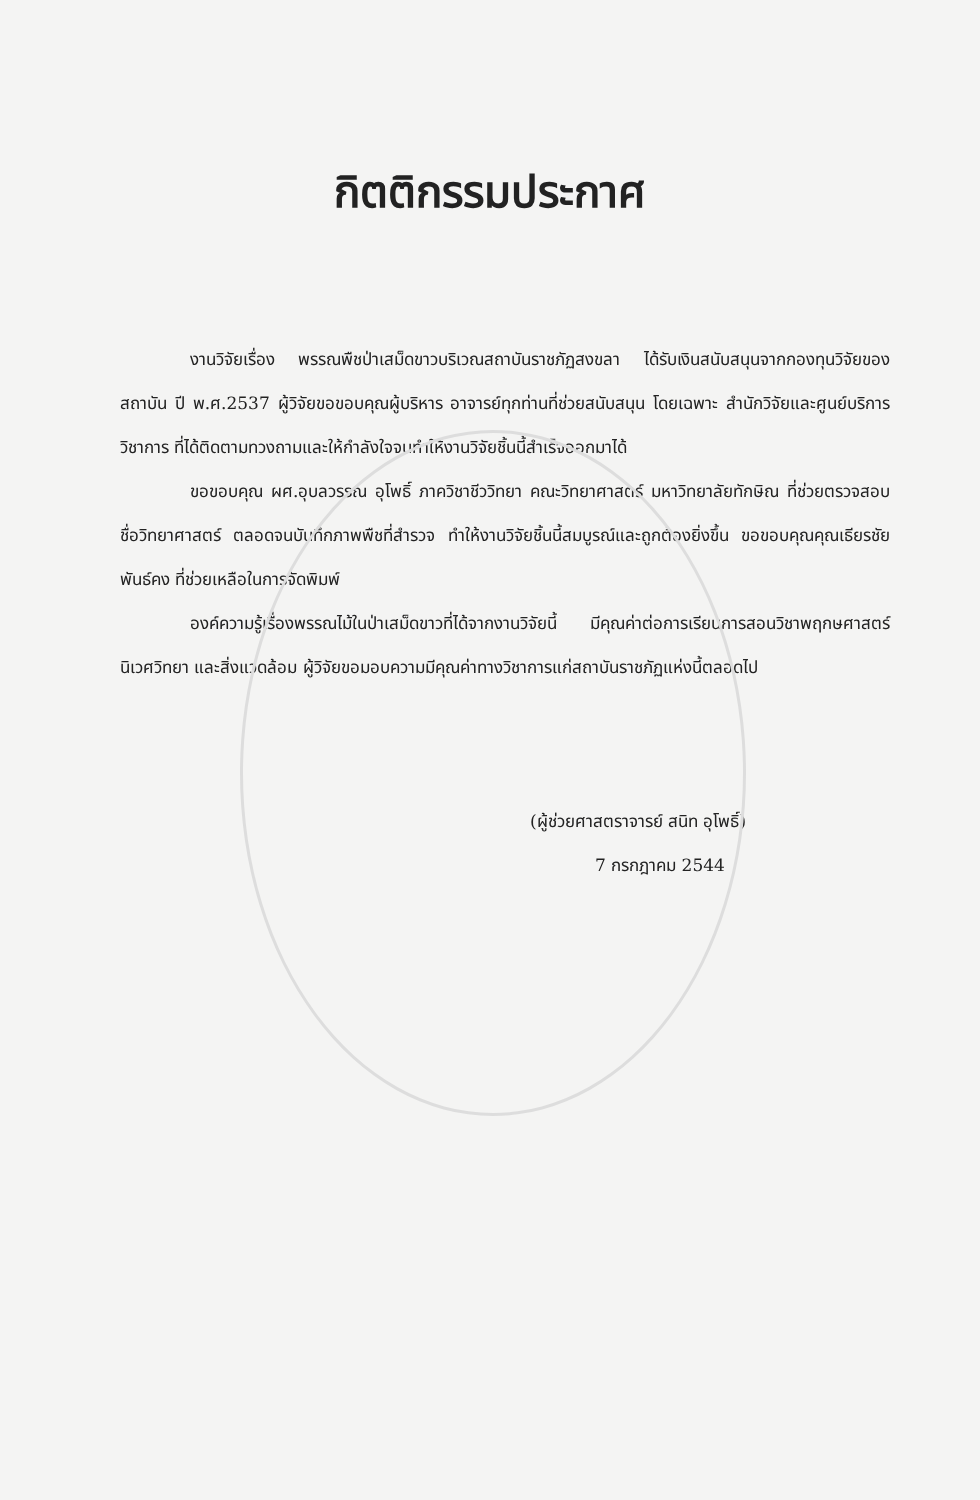กิตติกรรมประกาศ
งานวิจัยเรื่อง พรรณพืชป่าเสม็ดขาวบริเวณสถาบันราชภัฏสงขลา ได้รับเงินสนับสนุนจากกองทุนวิจัยของสถาบัน ปี พ.ศ.2537 ผู้วิจัยขอขอบคุณผู้บริหาร อาจารย์ทุกท่านที่ช่วยสนับสนุน โดยเฉพาะ สำนักวิจัยและศูนย์บริการวิชาการ ที่ได้ติดตามทวงถามและให้กำลังใจจนทำให้งานวิจัยชิ้นนี้สำเร็จออกมาได้
ขอขอบคุณ ผศ.อุบลวรรณ อุโพธิ์ ภาควิชาชีววิทยา คณะวิทยาศาสตร์ มหาวิทยาลัยทักษิณ ที่ช่วยตรวจสอบชื่อวิทยาศาสตร์ ตลอดจนบันทึกภาพพืชที่สำรวจ ทำให้งานวิจัยชิ้นนี้สมบูรณ์และถูกต้องยิ่งขึ้น ขอขอบคุณคุณเธียรชัย พันธ์คง ที่ช่วยเหลือในการจัดพิมพ์
องค์ความรู้เรื่องพรรณไม้ในป่าเสม็ดขาวที่ได้จากงานวิจัยนี้ มีคุณค่าต่อการเรียนการสอนวิชาพฤกษศาสตร์ นิเวศวิทยา และสิ่งแวดล้อม ผู้วิจัยขอมอบความมีคุณค่าทางวิชาการแก่สถาบันราชภัฏแห่งนี้ตลอดไป
(ผู้ช่วยศาสตราจารย์ สนิท อุโพธิ์)
7 กรกฎาคม 2544